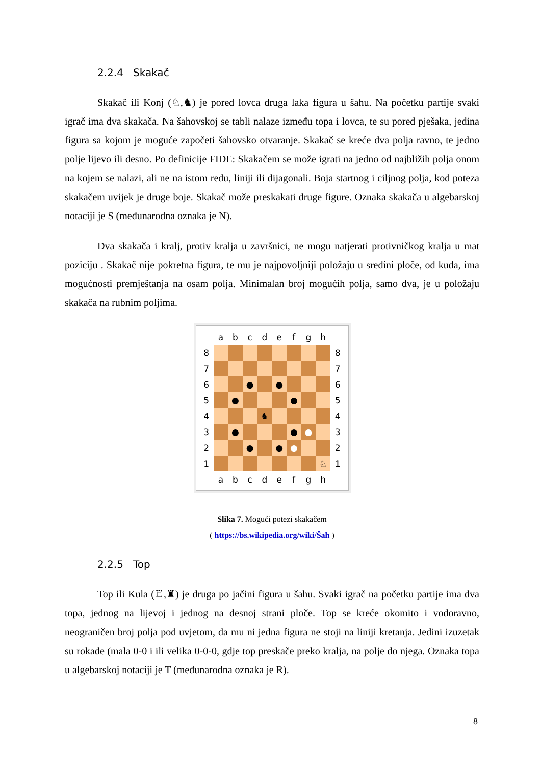2.2.4 Skakač
Skakač ili Konj (♘,♞) je pored lovca druga laka figura u šahu. Na početku partije svaki igrač ima dva skakača. Na šahovskoj se tabli nalaze između topa i lovca, te su pored pješaka, jedina figura sa kojom je moguće započeti šahovsko otvaranje. Skakač se kreće dva polja ravno, te jedno polje lijevo ili desno. Po definicije FIDE: Skakačem se može igrati na jedno od najbližih polja onom na kojem se nalazi, ali ne na istom redu, liniji ili dijagonali. Boja startnog i ciljnog polja, kod poteza skakačem uvijek je druge boje. Skakač može preskakati druge figure. Oznaka skakača u algebarskoj notaciji je S (međunarodna oznaka je N).
Dva skakača i kralj, protiv kralja u završnici, ne mogu natjerati protivničkog kralja u mat poziciju . Skakač nije pokretna figura, te mu je najpovoljniji položaju u sredini ploče, od kuda, ima mogućnosti premještanja na osam polja. Minimalan broj mogućih polja, samo dva, je u položaju skakača na rubnim poljima.
| | a | b | c | d | e | f | g | h | |
| 8 | | | | | | | | | 8 |
| 7 | | | | | | | | | 7 |
| 6 | | | ● | | ● | | | | 6 |
| 5 | | ● | | | | ● | | | 5 |
| 4 | | | | ♞ | | | | | 4 |
| 3 | | ● | | | | ● | ● | | 3 |
| 2 | | | ● | | ● | ● | | | 2 |
| 1 | | | | | | | | ♘ | 1 |
| | a | b | c | d | e | f | g | h | |
Slika 7. Mogući potezi skakačem
( https://bs.wikipedia.org/wiki/Šah )
2.2.5 Top
Top ili Kula (♖,♜) je druga po jačini figura u šahu. Svaki igrač na početku partije ima dva topa, jednog na lijevoj i jednog na desnoj strani ploče. Top se kreće okomito i vodoravno, neograničen broj polja pod uvjetom, da mu ni jedna figura ne stoji na liniji kretanja. Jedini izuzetak su rokade (mala 0-0 i ili velika 0-0-0, gdje top preskače preko kralja, na polje do njega. Oznaka topa u algebarskoj notaciji je T (međunarodna oznaka je R).
8